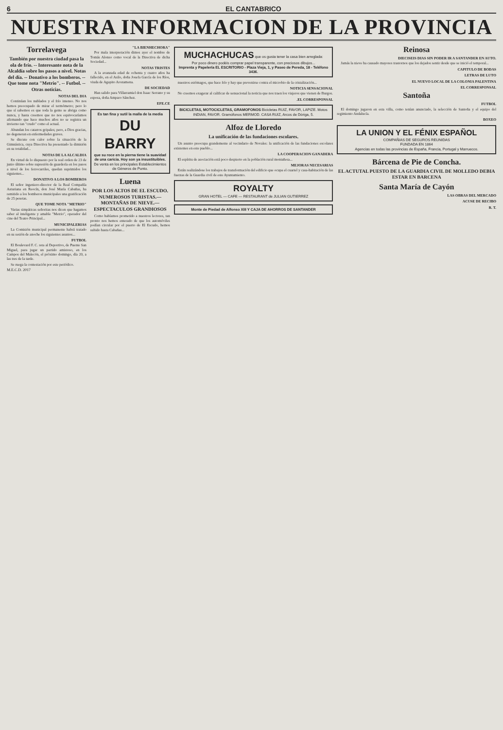6 EL CANTABRICO
NUESTRA INFORMACION DE LA PROVINCIA
Torrelavega
También por nuestra ciudad pasa la ola de frío. -- Interesante nota de la Alcaldía sobre los pasos a nivel. Notas del día. -- Donativo a los bomberos. -- Que tome nota "Metrio". -- Futbol. -- Otras noticias.
NOTAS DEL DIA
Continúan los nublados y el frío intenso. No nos hemos preocupado de mirar el termómetro; pero lo que sí sabemos es que toda la gente se abriga como nunca, y hasta creemos que no nos equivocaríamos afirmando que hace muchos años no se registra un invierno tan "crudo" como el actual.
Abundan los catarros gripales; pero, a Dios gracias, no degeneran en enfermedades graves.
Se discute con calor sobre la situación de la Gimnástica, cuya Directiva ha presentado la dimisión en su totalidad...
NOTAS DE LA ALCALDIA
En virtud de lo dispuesto por la real orden de 23 de junio último sobre supresión de guardería en los pasos a nivel de los ferrocarriles, quedan suprimidos los siguientes...
DONATIVO A LOS BOMBEROS
El señor ingeniero-director de la Real Compañía Asturiana en Reocín, don José María Cabañas, ha remitido a los bomberos municipales una gratificación de 25 pesetas.
QUE TOME NOTA "METRIO"
Varias simpáticas señoritas nos dicen que hagamos saber al inteligente y amable "Metrio", operador del cine del Teatro Principal...
MUNICIPALERIAS
La Comisión municipal permanente habrá tratado en su sesión de anoche los siguientes asuntos...
FUTBOL
El Boulevard F. C. reta al Deportivo, de Puente San Miguel, para jugar un partido amistoso, en los Campos del Malecón, el próximo domingo, día 20, a las tres de la tarde.
Se ruega la contestación por este periódico.
"LA BIENHECHORA"
Por mala interpretación dimos ayer el nombre de Tomás Alonso como vocal de la Directiva de dicha Sociedad...
NOTAS TRISTES
A la avanzada edad de ochenta y cuatro años ha fallecido, en el Asilo, doña Josefa García de los Ríos, viuda de Agapito Arozamena.
DE SOCIEDAD
Han salido para Villarramiel don Isaac Serrano y su esposa, doña Amparo Sánchez.
EFE.CE
Es tan fina y sutil la malla de la media
DU BARRY
que su roce en la pierna tiene la suavidad de una caricia. Hoy son ya insustituibles.
De venta en los principales Establecimientos de Géneros de Punto.
Luena
POR LOS ALTOS DE EL ESCUDO. NUMEROSOS TURISTAS.—MONTAÑAS DE NIEVE.—ESPECTACULOS GRANDIOSOS
Como habíamos prometido a nuestros lectores, tan pronto nos hemos enterado de que los automóviles podían circular por el puerto de El Escudo, hemos subido hasta Cabañas...
MUCHACHUCAS que os gusta tener la casa bien arreglada:
Por poco dinero podéis comprar papel transparente, con preciosos dibujos...
Imprenta y Papelería EL ESCRITORIO - Plaza Vieja, 1, y Paseo de Pereda, 18 - Teléfono 3436.
nuestros estómagos, que hace frío y hay que prevenirse contra el microbio de la cristalización...
NOTICIA SENSACIONAL
No creemos exagerar al calificar de sensacional la noticia que nos traen los viajeros que vienen de Burgos.
.EL CORRESPONSAL
BICICLETAS, MOTOCICLETAS, GRAMOFONOS Bicicletas RUIZ, FAVOR, LAPIZE. Motos INDIAN, FAVOR. Gramófonos MERMOD. CASA RUIZ, Arcos de Dóriga, 5.
Alfoz de Lloredo
La unificación de las fundaciones escolares.
Un asunto preocupa grandemente al vecindario de Novales: la unificación de las fundaciones escolares existentes en este pueblo...
LA COOPERACION GANADERA
El espíritu de asociación está poco despierto en la población rural montañesa...
MEJORAS NECESARIAS
Están realizándose los trabajos de transformación del edificio que ocupa el cuartel y casa-habitación de las fuerzas de la Guardia civil de este Ayuntamiento.
ROYALTY
GRAN HOTEL — CAFE — RESTAURANT de JULIAN GUTIERREZ
Monte de Piedad de Alfonso XIII Y CAJA DE AHORROS DE SANTANDER
Reinosa
DIECISEIS DIAS SIN PODER IR A SANTANDER EN AUTO.
Jamás la nieve ha causado mayores trastornos que los dejados sentir desde que se inició el temporal...
CAPITULO DE BODAS
LETRAS DE LUTO
EL NUEVO LOCAL DE LA COLONIA PALENTINA
EL CORRESPONSAL
Santoña
FUTBOL
El domingo jugaron en esta villa, como tenían anunciado, la selección de Santoña y el equipo del regimiento Andalucía.
BOXEO
LA UNION Y EL FÉNIX ESPAÑOL
COMPAÑIAS DE SEGUROS REUNIDAS
FUNDADA EN 1864
Agencias en todas las provincias de España, Francia, Portugal y Marruecos.
Bárcena de Pie de Concha.
EL ACTUTAL PUESTO DE LA GUARDIA CIVIL DE MOLLEDO DEBIA ESTAR EN BARCENA
Santa María de Cayón
LAS OBRAS DEL MERCADO
ACUSE DE RECIBO
R. T.
M.E.C.D. 2017